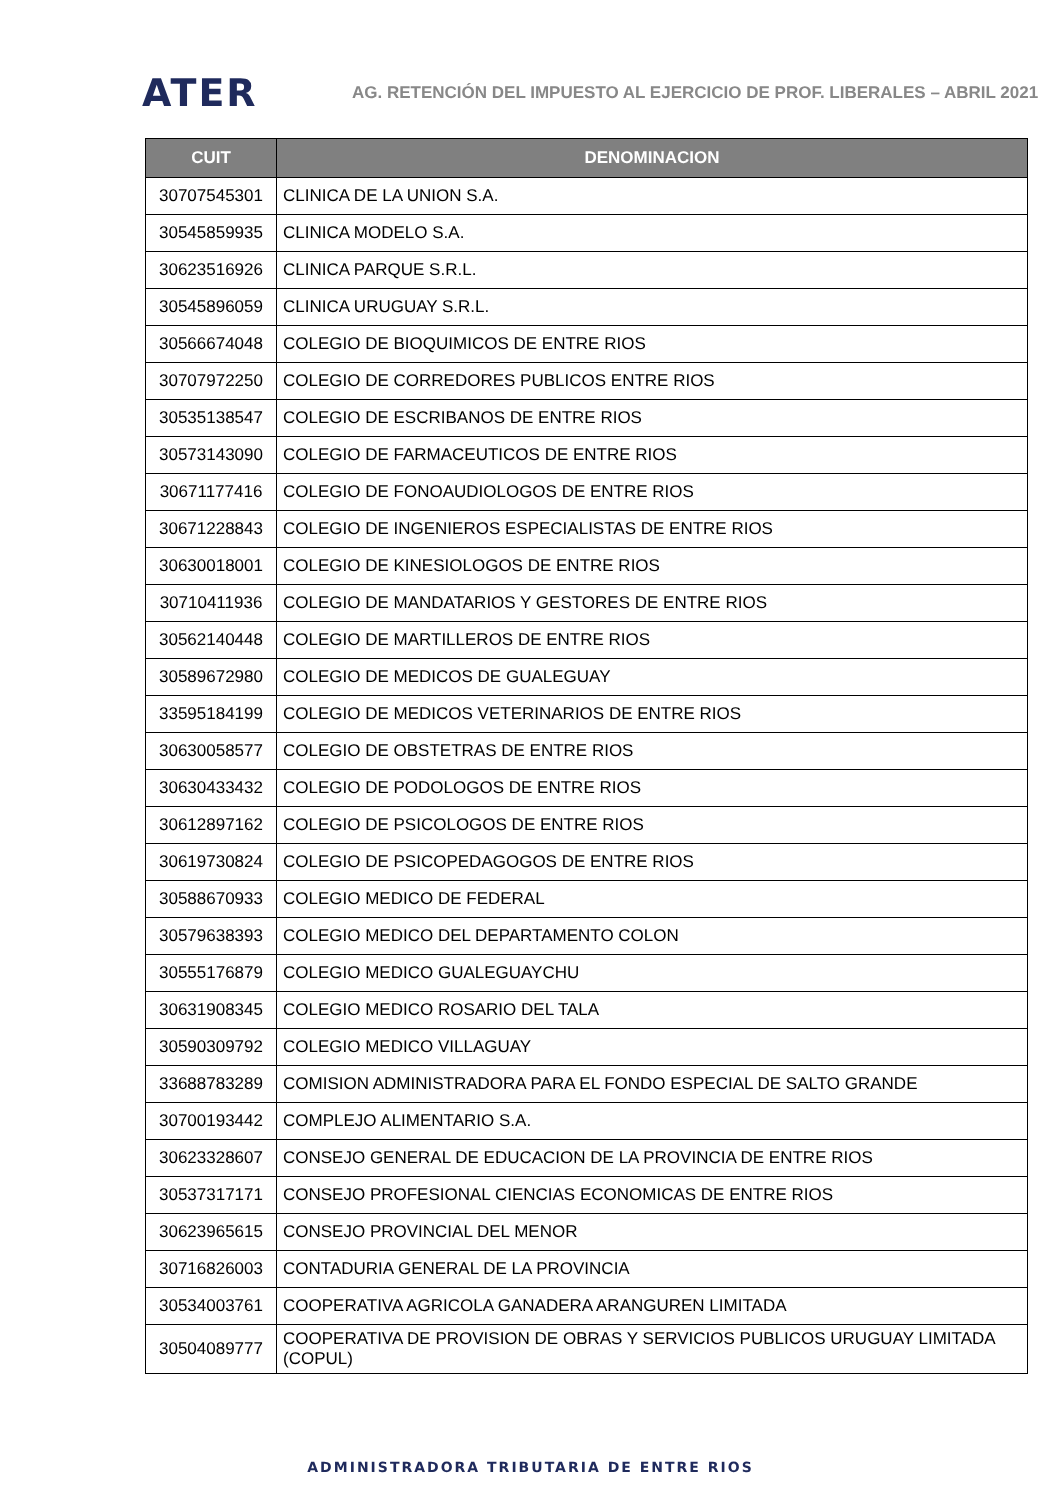ATER
AG. RETENCIÓN DEL IMPUESTO AL EJERCICIO DE PROF. LIBERALES – ABRIL 2021
| CUIT | DENOMINACION |
| --- | --- |
| 30707545301 | CLINICA DE LA UNION S.A. |
| 30545859935 | CLINICA MODELO S.A. |
| 30623516926 | CLINICA PARQUE S.R.L. |
| 30545896059 | CLINICA URUGUAY S.R.L. |
| 30566674048 | COLEGIO DE BIOQUIMICOS DE ENTRE RIOS |
| 30707972250 | COLEGIO DE CORREDORES PUBLICOS ENTRE RIOS |
| 30535138547 | COLEGIO DE ESCRIBANOS DE ENTRE RIOS |
| 30573143090 | COLEGIO DE FARMACEUTICOS DE ENTRE RIOS |
| 30671177416 | COLEGIO DE FONOAUDIOLOGOS DE ENTRE RIOS |
| 30671228843 | COLEGIO DE INGENIEROS ESPECIALISTAS DE ENTRE RIOS |
| 30630018001 | COLEGIO DE KINESIOLOGOS DE ENTRE RIOS |
| 30710411936 | COLEGIO DE MANDATARIOS Y GESTORES DE ENTRE RIOS |
| 30562140448 | COLEGIO DE MARTILLEROS DE ENTRE RIOS |
| 30589672980 | COLEGIO DE MEDICOS DE GUALEGUAY |
| 33595184199 | COLEGIO DE MEDICOS VETERINARIOS DE ENTRE RIOS |
| 30630058577 | COLEGIO DE OBSTETRAS DE ENTRE RIOS |
| 30630433432 | COLEGIO DE PODOLOGOS DE ENTRE RIOS |
| 30612897162 | COLEGIO DE PSICOLOGOS DE ENTRE RIOS |
| 30619730824 | COLEGIO DE PSICOPEDAGOGOS DE ENTRE RIOS |
| 30588670933 | COLEGIO MEDICO DE FEDERAL |
| 30579638393 | COLEGIO MEDICO DEL DEPARTAMENTO COLON |
| 30555176879 | COLEGIO MEDICO GUALEGUAYCHU |
| 30631908345 | COLEGIO MEDICO ROSARIO DEL TALA |
| 30590309792 | COLEGIO MEDICO VILLAGUAY |
| 33688783289 | COMISION ADMINISTRADORA PARA EL FONDO ESPECIAL DE SALTO GRANDE |
| 30700193442 | COMPLEJO ALIMENTARIO S.A. |
| 30623328607 | CONSEJO GENERAL DE EDUCACION DE LA PROVINCIA DE ENTRE RIOS |
| 30537317171 | CONSEJO PROFESIONAL CIENCIAS ECONOMICAS DE ENTRE RIOS |
| 30623965615 | CONSEJO PROVINCIAL DEL MENOR |
| 30716826003 | CONTADURIA GENERAL DE LA PROVINCIA |
| 30534003761 | COOPERATIVA AGRICOLA GANADERA ARANGUREN LIMITADA |
| 30504089777 | COOPERATIVA DE PROVISION DE OBRAS Y SERVICIOS PUBLICOS URUGUAY LIMITADA (COPUL) |
ADMINISTRADORA TRIBUTARIA DE ENTRE RIOS